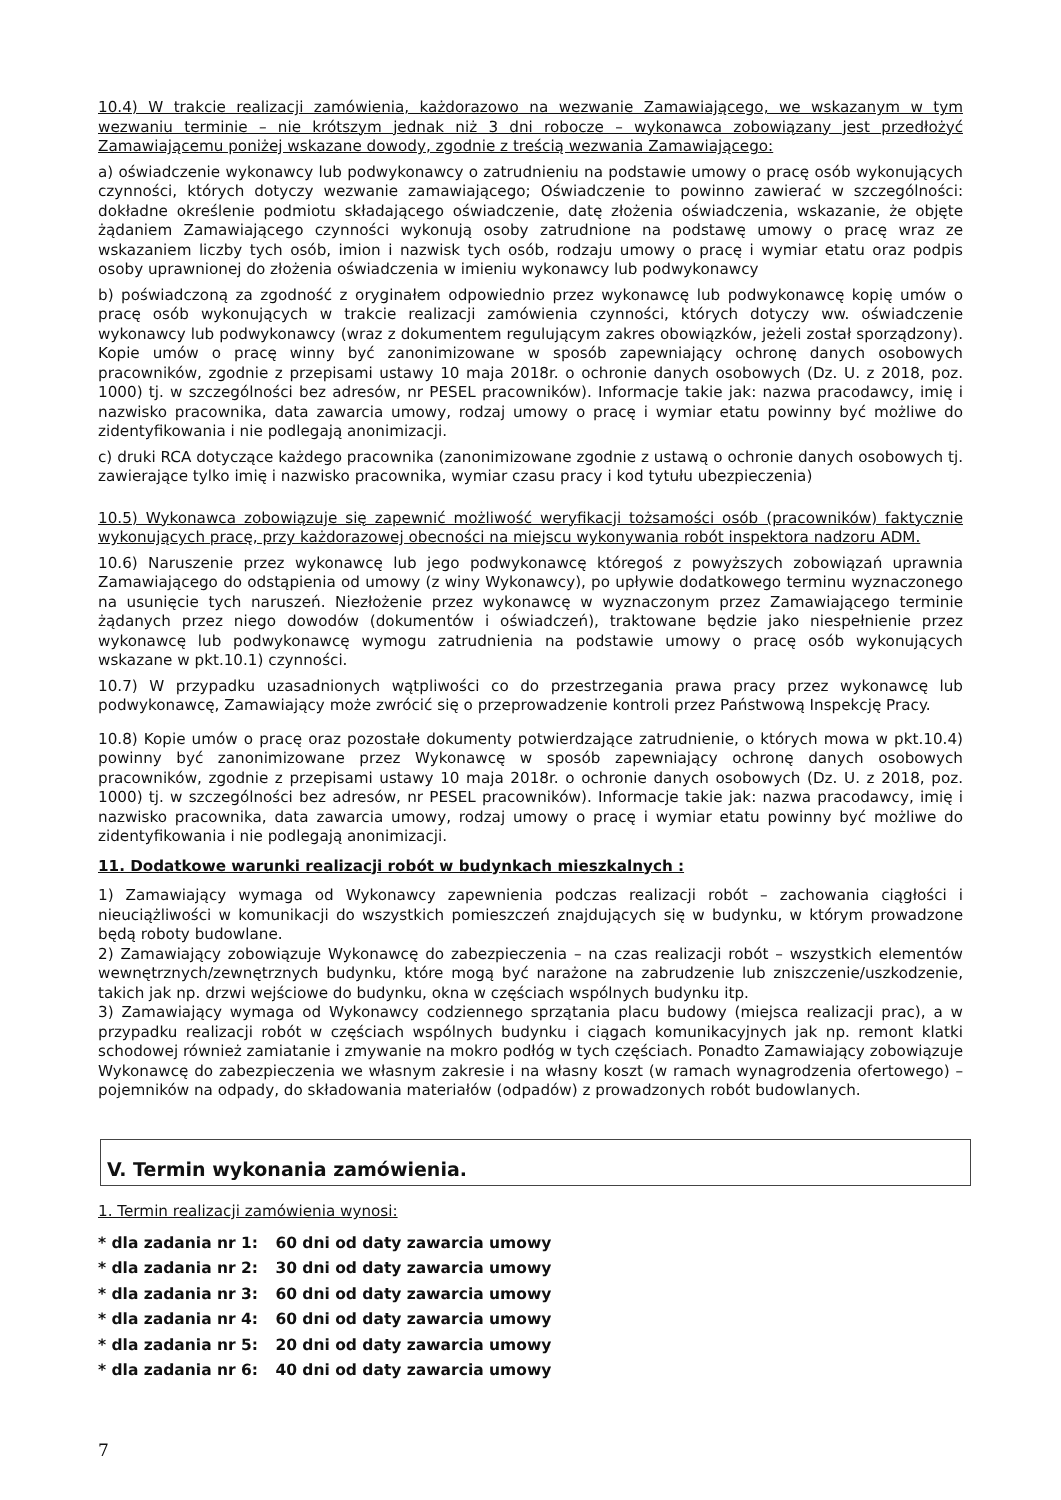10.4) W trakcie realizacji zamówienia, każdorazowo na wezwanie Zamawiającego, we wskazanym w tym wezwaniu terminie – nie krótszym jednak niż 3 dni robocze – wykonawca zobowiązany jest przedłożyć Zamawiającemu poniżej wskazane dowody, zgodnie z treścią wezwania Zamawiającego:
a) oświadczenie wykonawcy lub podwykonawcy o zatrudnieniu na podstawie umowy o pracę osób wykonujących czynności, których dotyczy wezwanie zamawiającego; Oświadczenie to powinno zawierać w szczególności: dokładne określenie podmiotu składającego oświadczenie, datę złożenia oświadczenia, wskazanie, że objęte żądaniem Zamawiającego czynności wykonują osoby zatrudnione na podstawę umowy o pracę wraz ze wskazaniem liczby tych osób, imion i nazwisk tych osób, rodzaju umowy o pracę i wymiar etatu oraz podpis osoby uprawnionej do złożenia oświadczenia w imieniu wykonawcy lub podwykonawcy
b) poświadczoną za zgodność z oryginałem odpowiednio przez wykonawcę lub podwykonawcę kopię umów o pracę osób wykonujących w trakcie realizacji zamówienia czynności, których dotyczy ww. oświadczenie wykonawcy lub podwykonawcy (wraz z dokumentem regulującym zakres obowiązków, jeżeli został sporządzony). Kopie umów o pracę winny być zanonimizowane w sposób zapewniający ochronę danych osobowych pracowników, zgodnie z przepisami ustawy 10 maja 2018r. o ochronie danych osobowych (Dz. U. z 2018, poz. 1000) tj. w szczególności bez adresów, nr PESEL pracowników). Informacje takie jak: nazwa pracodawcy, imię i nazwisko pracownika, data zawarcia umowy, rodzaj umowy o pracę i wymiar etatu powinny być możliwe do zidentyfikowania i nie podlegają anonimizacji.
c) druki RCA dotyczące każdego pracownika (zanonimizowane zgodnie z ustawą o ochronie danych osobowych tj. zawierające tylko imię i nazwisko pracownika, wymiar czasu pracy i kod tytułu ubezpieczenia)
10.5) Wykonawca zobowiązuje się zapewnić możliwość weryfikacji tożsamości osób (pracowników) faktycznie wykonujących pracę, przy każdorazowej obecności na miejscu wykonywania robót inspektora nadzoru ADM.
10.6) Naruszenie przez wykonawcę lub jego podwykonawcę któregoś z powyższych zobowiązań uprawnia Zamawiającego do odstąpienia od umowy (z winy Wykonawcy), po upływie dodatkowego terminu wyznaczonego na usunięcie tych naruszeń. Niezłożenie przez wykonawcę w wyznaczonym przez Zamawiającego terminie żądanych przez niego dowodów (dokumentów i oświadczeń), traktowane będzie jako niespełnienie przez wykonawcę lub podwykonawcę wymogu zatrudnienia na podstawie umowy o pracę osób wykonujących wskazane w pkt.10.1) czynności.
10.7) W przypadku uzasadnionych wątpliwości co do przestrzegania prawa pracy przez wykonawcę lub podwykonawcę, Zamawiający może zwrócić się o przeprowadzenie kontroli przez Państwową Inspekcję Pracy.
10.8) Kopie umów o pracę oraz pozostałe dokumenty potwierdzające zatrudnienie, o których mowa w pkt.10.4) powinny być zanonimizowane przez Wykonawcę w sposób zapewniający ochronę danych osobowych pracowników, zgodnie z przepisami ustawy 10 maja 2018r. o ochronie danych osobowych (Dz. U. z 2018, poz. 1000) tj. w szczególności bez adresów, nr PESEL pracowników). Informacje takie jak: nazwa pracodawcy, imię i nazwisko pracownika, data zawarcia umowy, rodzaj umowy o pracę i wymiar etatu powinny być możliwe do zidentyfikowania i nie podlegają anonimizacji.
11. Dodatkowe warunki realizacji robót w budynkach mieszkalnych :
1) Zamawiający wymaga od Wykonawcy zapewnienia podczas realizacji robót – zachowania ciągłości i nieuciążliwości w komunikacji do wszystkich pomieszczeń znajdujących się w budynku, w którym prowadzone będą roboty budowlane.
2) Zamawiający zobowiązuje Wykonawcę do zabezpieczenia – na czas realizacji robót – wszystkich elementów wewnętrznych/zewnętrznych budynku, które mogą być narażone na zabrudzenie lub zniszczenie/uszkodzenie, takich jak np. drzwi wejściowe do budynku, okna w częściach wspólnych budynku itp.
3) Zamawiający wymaga od Wykonawcy codziennego sprzątania placu budowy (miejsca realizacji prac), a w przypadku realizacji robót w częściach wspólnych budynku i ciągach komunikacyjnych jak np. remont klatki schodowej również zamiatanie i zmywanie na mokro podłóg w tych częściach. Ponadto Zamawiający zobowiązuje Wykonawcę do zabezpieczenia we własnym zakresie i na własny koszt (w ramach wynagrodzenia ofertowego) – pojemników na odpady, do składowania materiałów (odpadów) z prowadzonych robót budowlanych.
V. Termin wykonania zamówienia.
1. Termin realizacji zamówienia wynosi:
* dla zadania nr 1: 60 dni od daty zawarcia umowy
* dla zadania nr 2: 30 dni od daty zawarcia umowy
* dla zadania nr 3: 60 dni od daty zawarcia umowy
* dla zadania nr 4: 60 dni od daty zawarcia umowy
* dla zadania nr 5: 20 dni od daty zawarcia umowy
* dla zadania nr 6: 40 dni od daty zawarcia umowy
7